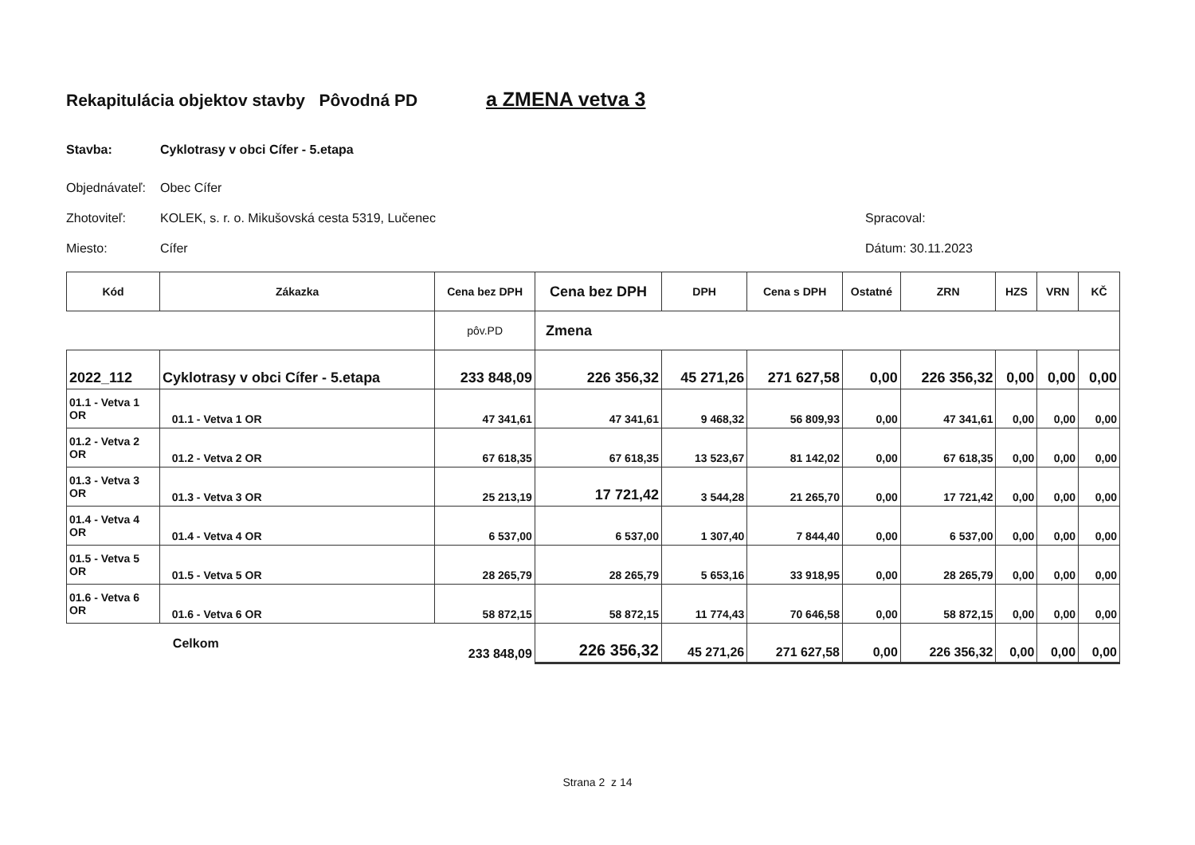Rekapitulácia objektov stavby Pôvodná PD a ZMENA vetva 3
Stavba: Cyklotrasy v obci Cífer - 5.etapa
Objednávateľ: Obec Cífer
Zhotoviteľ: KOLEK, s. r. o. Mikušovská cesta 5319, Lučenec Spracoval:
Miesto: Cífer Dátum: 30.11.2023
| Kód | Zákazka | Cena bez DPH | Cena bez DPH | DPH | Cena s DPH | Ostatné | ZRN | HZS | VRN | KČ |
| --- | --- | --- | --- | --- | --- | --- | --- | --- | --- | --- |
| | | pôv.PD | Zmena | | | | | | | |
| 2022_112 | Cyklotrasy v obci Cífer - 5.etapa | 233 848,09 | 226 356,32 | 45 271,26 | 271 627,58 | 0,00 | 226 356,32 | 0,00 | 0,00 | 0,00 |
| 01.1 - Vetva 1 OR | 01.1 - Vetva 1 OR | 47 341,61 | 47 341,61 | 9 468,32 | 56 809,93 | 0,00 | 47 341,61 | 0,00 | 0,00 | 0,00 |
| 01.2 - Vetva 2 OR | 01.2 - Vetva 2 OR | 67 618,35 | 67 618,35 | 13 523,67 | 81 142,02 | 0,00 | 67 618,35 | 0,00 | 0,00 | 0,00 |
| 01.3 - Vetva 3 OR | 01.3 - Vetva 3 OR | 25 213,19 | 17 721,42 | 3 544,28 | 21 265,70 | 0,00 | 17 721,42 | 0,00 | 0,00 | 0,00 |
| 01.4 - Vetva 4 OR | 01.4 - Vetva 4 OR | 6 537,00 | 6 537,00 | 1 307,40 | 7 844,40 | 0,00 | 6 537,00 | 0,00 | 0,00 | 0,00 |
| 01.5 - Vetva 5 OR | 01.5 - Vetva 5 OR | 28 265,79 | 28 265,79 | 5 653,16 | 33 918,95 | 0,00 | 28 265,79 | 0,00 | 0,00 | 0,00 |
| 01.6 - Vetva 6 OR | 01.6 - Vetva 6 OR | 58 872,15 | 58 872,15 | 11 774,43 | 70 646,58 | 0,00 | 58 872,15 | 0,00 | 0,00 | 0,00 |
| | Celkom | 233 848,09 | 226 356,32 | 45 271,26 | 271 627,58 | 0,00 | 226 356,32 | 0,00 | 0,00 | 0,00 |
Strana 2 z 14